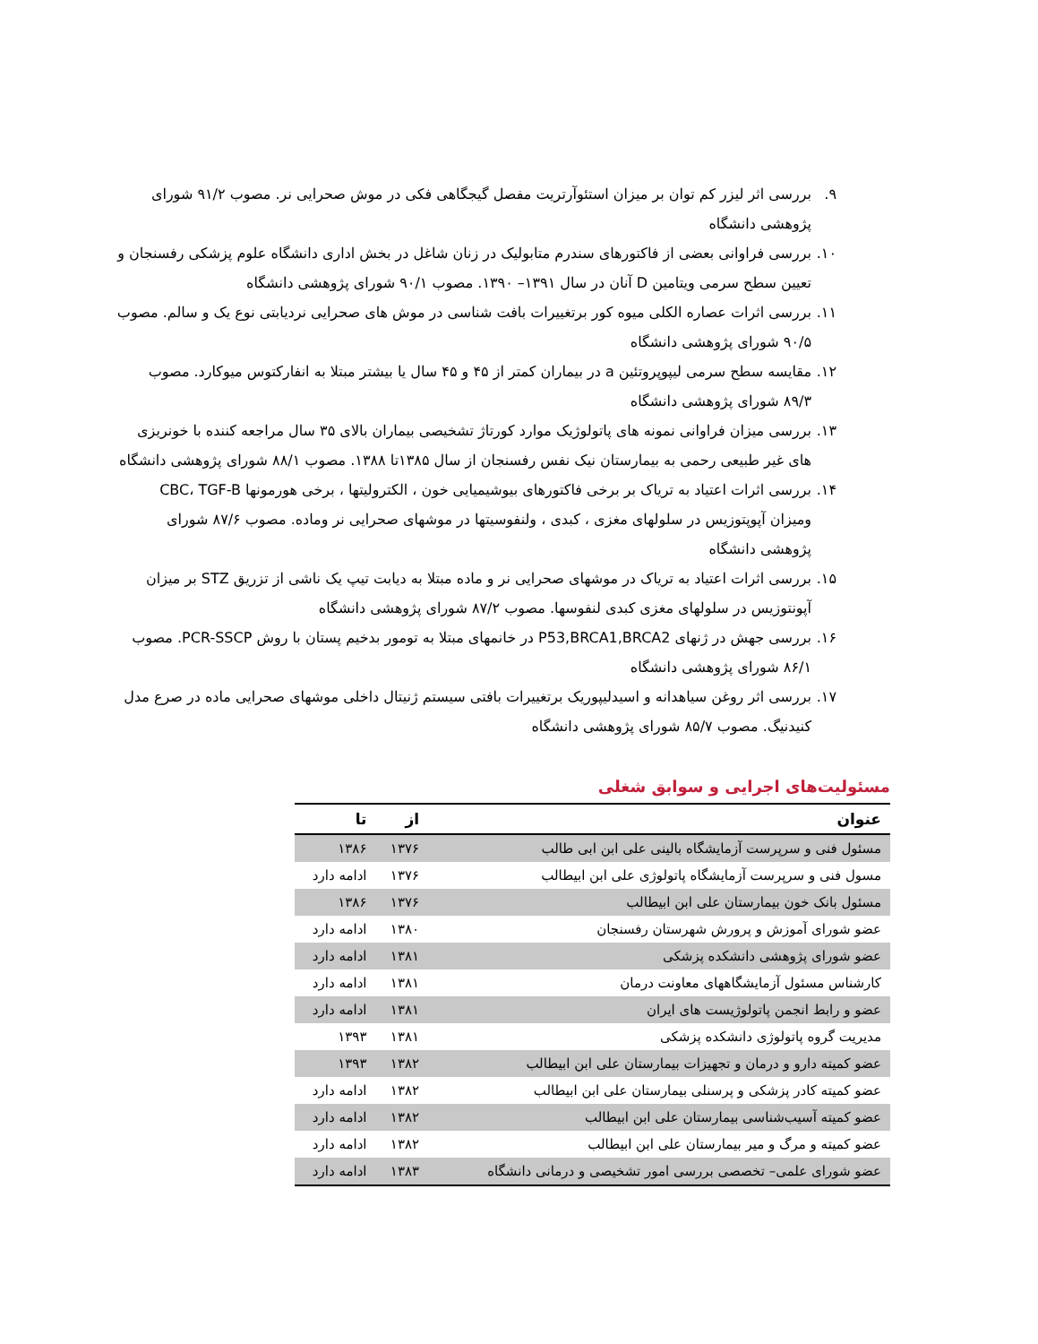۹. بررسی اثر لیزر کم توان بر میزان استئوآرتریت مفصل گیجگاهی فکی در موش صحرایی نر. مصوب ۹۱/۲ شورای پژوهشی دانشگاه
۱۰. بررسی فراوانی بعضی از فاکتورهای سندرم متابولیک در زنان شاغل در بخش اداری دانشگاه علوم پزشکی رفسنجان و تعیین سطح سرمی ویتامین D آنان در سال ۱۳۹۱– ۱۳۹۰. مصوب ۹۰/۱ شورای پژوهشی دانشگاه
۱۱. بررسی اثرات عصاره الکلی میوه کور برتغییرات بافت شناسی در موش های صحرایی نردیابتی نوع یک و سالم. مصوب ۹۰/۵ شورای پژوهشی دانشگاه
۱۲. مقایسه سطح سرمی لیپوپروتئین a در بیماران کمتر از ۴۵ و ۴۵ سال یا بیشتر مبتلا به انفارکتوس میوکارد. مصوب ۸۹/۳ شورای پژوهشی دانشگاه
۱۳. بررسی میزان فراوانی نمونه های پاتولوژیک موارد کورتاژ تشخیصی بیماران بالای ۳۵ سال مراجعه کننده با خونریزی های غیر طبیعی رحمی به بیمارستان نیک نفس رفسنجان از سال ۱۳۸۵تا ۱۳۸۸. مصوب ۸۸/۱ شورای پژوهشی دانشگاه
۱۴. بررسی اثرات اعتیاد به تریاک بر برخی فاکتورهای بیوشیمیایی خون ، الکترولیتها ، برخی هورمونها CBC، TGF-B ومیزان آپوپتوزیس در سلولهای مغزی ، کبدی ، ولنفوسیتها در موشهای صحرایی نر وماده. مصوب ۸۷/۶ شورای پژوهشی دانشگاه
۱۵. بررسی اثرات اعتیاد به تریاک در موشهای صحرایی نر و ماده مبتلا به دیابت تیپ یک ناشی از تزریق STZ بر میزان آپونتوزیس در سلولهای مغزی کبدی لنفوسها. مصوب ۸۷/۲ شورای پژوهشی دانشگاه
۱۶. بررسی جهش در ژنهای P53,BRCA1,BRCA2 در خانمهای مبتلا به تومور بدخیم پستان با روش PCR-SSCP. مصوب ۸۶/۱ شورای پژوهشی دانشگاه
۱۷. بررسی اثر روغن سیاهدانه و اسیدلیپوریک برتغییرات بافتی سیستم ژنیتال داخلی موشهای صحرایی ماده در صرع مدل کنیدنیگ. مصوب ۸۵/۷ شورای پژوهشی دانشگاه
مسئولیت‌های اجرایی و سوابق شغلی
| عنوان | از | تا |
| --- | --- | --- |
| مسئول فنی و سرپرست آزمایشگاه بالینی علی ابن ابی طالب | ۱۳۷۶ | ۱۳۸۶ |
| مسول فنی و سرپرست آزمایشگاه پاتولوژی علی ابن ابیطالب | ۱۳۷۶ | ادامه دارد |
| مسئول بانک خون بیمارستان علی ابن ابیطالب | ۱۳۷۶ | ۱۳۸۶ |
| عضو شورای آموزش و پرورش شهرستان رفسنجان | ۱۳۸۰ | ادامه دارد |
| عضو شورای پژوهشی دانشکده پزشکی | ۱۳۸۱ | ادامه دارد |
| کارشناس مسئول آزمایشگاههای معاونت درمان | ۱۳۸۱ | ادامه دارد |
| عضو و رابط انجمن پاتولوژیست های ایران | ۱۳۸۱ | ادامه دارد |
| مدیریت گروه پاتولوژی دانشکده پزشکی | ۱۳۸۱ | ۱۳۹۳ |
| عضو کمیته دارو و درمان و تجهیزات بیمارستان علی ابن ابیطالب | ۱۳۸۲ | ۱۳۹۳ |
| عضو کمیته کادر پزشکی و پرسنلی بیمارستان علی ابن ابیطالب | ۱۳۸۲ | ادامه دارد |
| عضو کمیته آسیب‌شناسی بیمارستان علی ابن ابیطالب | ۱۳۸۲ | ادامه دارد |
| عضو کمیته و مرگ و میر بیمارستان علی ابن ابیطالب | ۱۳۸۲ | ادامه دارد |
| عضو شورای علمی– تخصصی بررسی امور تشخیصی و درمانی دانشگاه | ۱۳۸۳ | ادامه دارد |